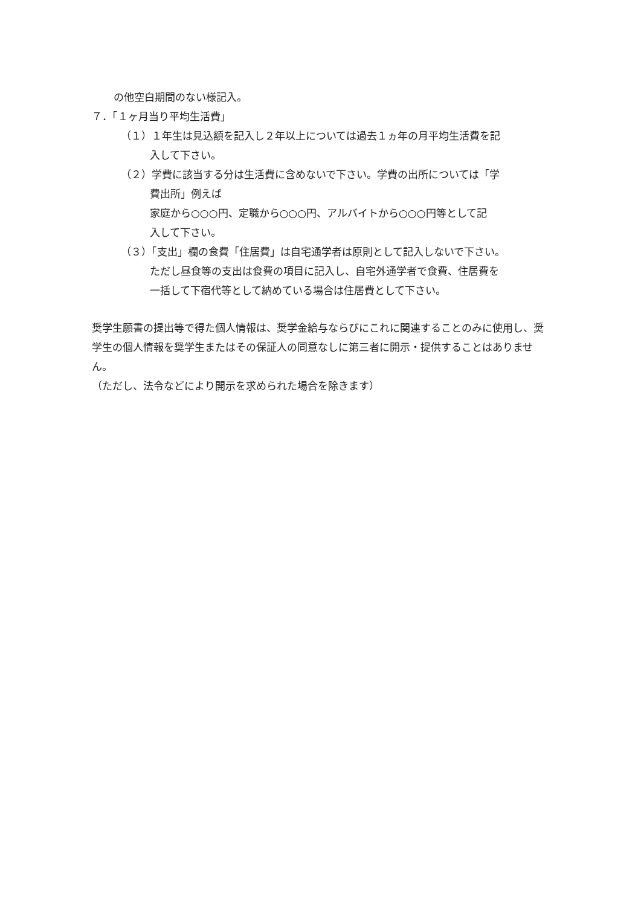の他空白期間のない様記入。
７．「１ヶ月当り平均生活費」
（１）１年生は見込額を記入し２年以上については過去１ヵ年の月平均生活費を記
入して下さい。
（２）学費に該当する分は生活費に含めないで下さい。学費の出所については「学
費出所」例えば
家庭から○○○円、定職から○○○円、アルバイトから○○○円等として記
入して下さい。
（３）「支出」欄の食費「住居費」は自宅通学者は原則として記入しないで下さい。
ただし昼食等の支出は食費の項目に記入し、自宅外通学者で食費、住居費を
一括して下宿代等として納めている場合は住居費として下さい。
奨学生願書の提出等で得た個人情報は、奨学金給与ならびにこれに関連することのみに使用し、奨学生の個人情報を奨学生またはその保証人の同意なしに第三者に開示・提供することはありません。
（ただし、法令などにより開示を求められた場合を除きます）